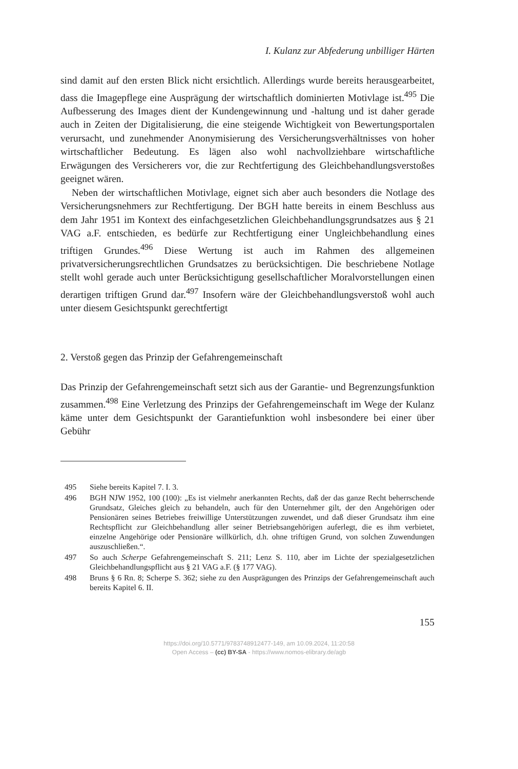I. Kulanz zur Abfederung unbilliger Härten
sind damit auf den ersten Blick nicht ersichtlich. Allerdings wurde bereits herausgearbeitet, dass die Imagepflege eine Ausprägung der wirtschaftlich dominierten Motivlage ist.<sup>495</sup> Die Aufbesserung des Images dient der Kundengewinnung und -haltung und ist daher gerade auch in Zeiten der Digitalisierung, die eine steigende Wichtigkeit von Bewertungsportalen verursacht, und zunehmender Anonymisierung des Versicherungsverhältnisses von hoher wirtschaftlicher Bedeutung. Es lägen also wohl nachvollziehbare wirtschaftliche Erwägungen des Versicherers vor, die zur Rechtfertigung des Gleichbehandlungsverstoßes geeignet wären.
Neben der wirtschaftlichen Motivlage, eignet sich aber auch besonders die Notlage des Versicherungsnehmers zur Rechtfertigung. Der BGH hatte bereits in einem Beschluss aus dem Jahr 1951 im Kontext des einfachgesetzlichen Gleichbehandlungsgrundsatzes aus § 21 VAG a.F. entschieden, es bedürfe zur Rechtfertigung einer Ungleichbehandlung eines triftigen Grundes.<sup>496</sup> Diese Wertung ist auch im Rahmen des allgemeinen privatversicherungsrechtlichen Grundsatzes zu berücksichtigen. Die beschriebene Notlage stellt wohl gerade auch unter Berücksichtigung gesellschaftlicher Moralvorstellungen einen derartigen triftigen Grund dar.<sup>497</sup> Insofern wäre der Gleichbehandlungsverstoß wohl auch unter diesem Gesichtspunkt gerechtfertigt
2. Verstoß gegen das Prinzip der Gefahrengemeinschaft
Das Prinzip der Gefahrengemeinschaft setzt sich aus der Garantie- und Begrenzungsfunktion zusammen.<sup>498</sup> Eine Verletzung des Prinzips der Gefahrengemeinschaft im Wege der Kulanz käme unter dem Gesichtspunkt der Garantiefunktion wohl insbesondere bei einer über Gebühr
495 Siehe bereits Kapitel 7. I. 3.
496 BGH NJW 1952, 100 (100): „Es ist vielmehr anerkannten Rechts, daß der das ganze Recht beherrschende Grundsatz, Gleiches gleich zu behandeln, auch für den Unternehmer gilt, der den Angehörigen oder Pensionären seines Betriebes freiwillige Unterstützungen zuwendet, und daß dieser Grundsatz ihm eine Rechtspflicht zur Gleichbehandlung aller seiner Betriebsangehörigen auferlegt, die es ihm verbietet, einzelne Angehörige oder Pensionäre willkürlich, d.h. ohne triftigen Grund, von solchen Zuwendungen auszuschließen.“.
497 So auch Scherpe Gefahrengemeinschaft S. 211; Lenz S. 110, aber im Lichte der spezialgesetzlichen Gleichbehandlungspflicht aus § 21 VAG a.F. (§ 177 VAG).
498 Bruns § 6 Rn. 8; Scherpe S. 362; siehe zu den Ausprägungen des Prinzips der Gefahrengemeinschaft auch bereits Kapitel 6. II.
155
https://doi.org/10.5771/9783748912477-149, am 10.09.2024, 11:20:58
Open Access – (cc) BY-SA - https://www.nomos-elibrary.de/agb